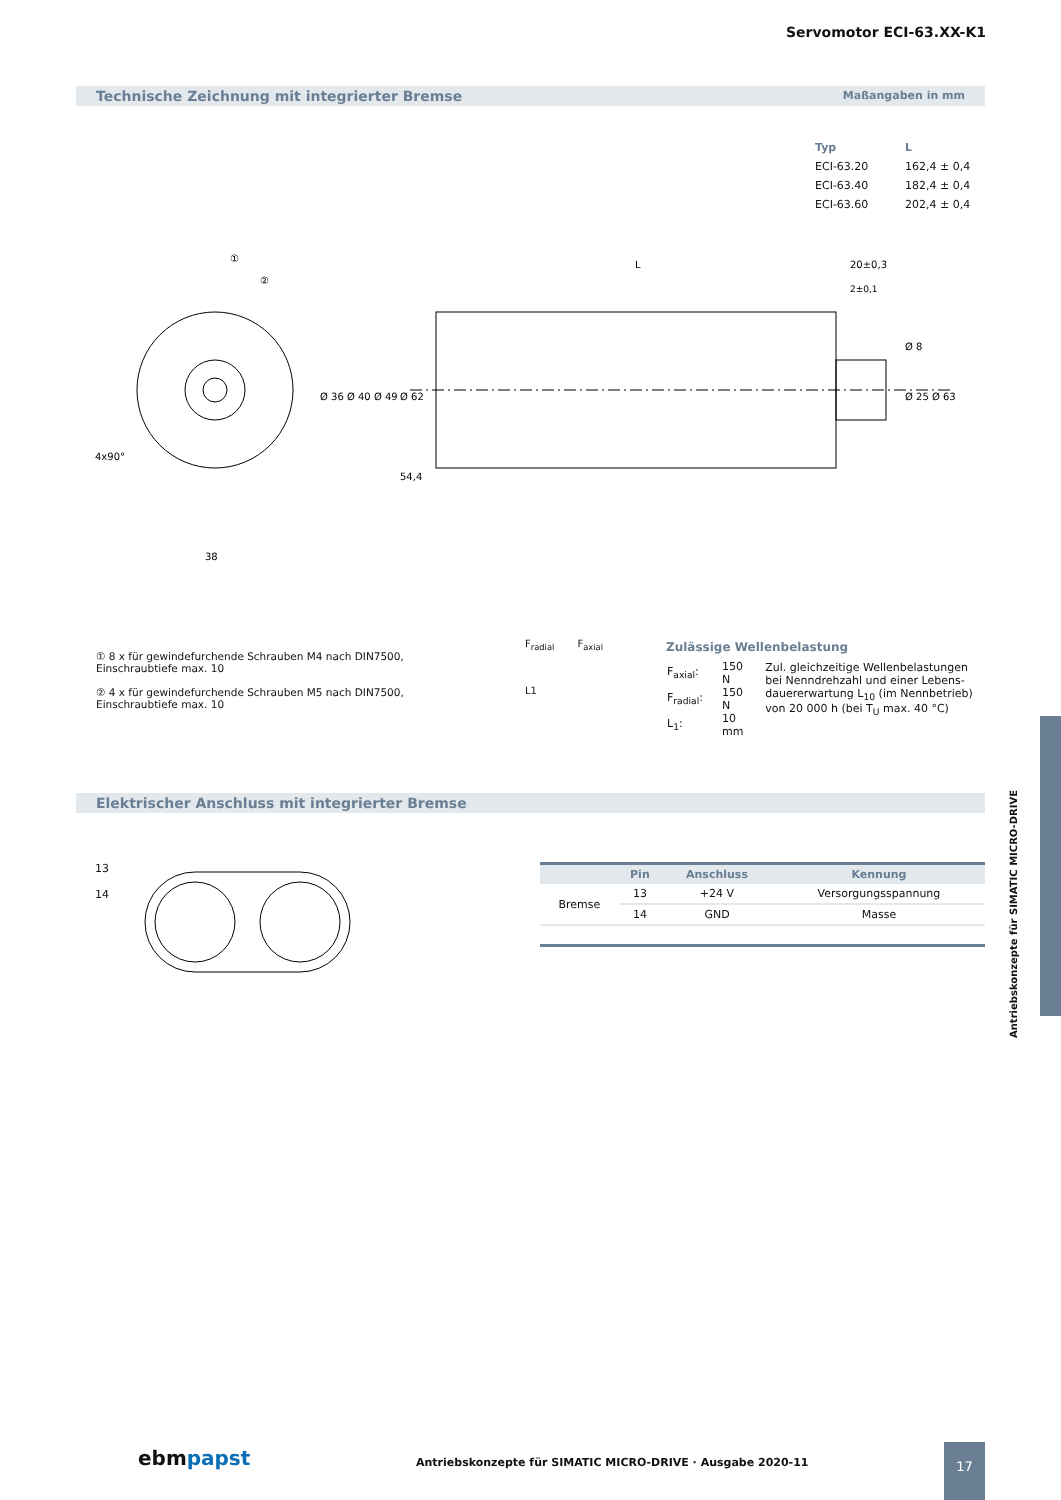Servomotor ECI-63.XX-K1
Technische Zeichnung mit integrierter Bremse Maßangaben in mm
| Typ | L |
| --- | --- |
| ECI-63.20 | 162,4 ± 0,4 |
| ECI-63.40 | 182,4 ± 0,4 |
| ECI-63.60 | 202,4 ± 0,4 |
L
20±0,3
38
4x90°
Ø 36 Ø 40 Ø 49
Ø 62
Ø 25 Ø 63
Ø 8
54,4
2±0,1
①
②
① 8 x für gewindefurchende Schrauben M4 nach DIN7500, Einschraubtiefe max. 10
② 4 x für gewindefurchende Schrauben M5 nach DIN7500, Einschraubtiefe max. 10
F<sub>radial</sub> F<sub>axial</sub>
L1
Zulässige Wellenbelastung
| F<sub>axial</sub>: | 150 N | Zul. gleichzeitige Wellenbelastungen bei Nenndrehzahl und einer Lebens­dauererwartung L<sub>10</sub> (im Nennbetrieb) von 20 000 h (bei T<sub>U</sub> max. 40 °C) |
| F<sub>radial</sub>: | 150 N | |
| L<sub>1</sub>: | 10 mm | |
Elektrischer Anschluss mit integrierter Bremse
13
14
| | Pin | Anschluss | Kennung |
| --- | --- | --- | --- |
| Bremse | 13 | +24 V | Versorgungsspannung |
| | 14 | GND | Masse |
Antriebskonzepte für SIMATIC MICRO-DRIVE
ebmpapst
Antriebskonzepte für SIMATIC MICRO-DRIVE · Ausgabe 2020-11
17